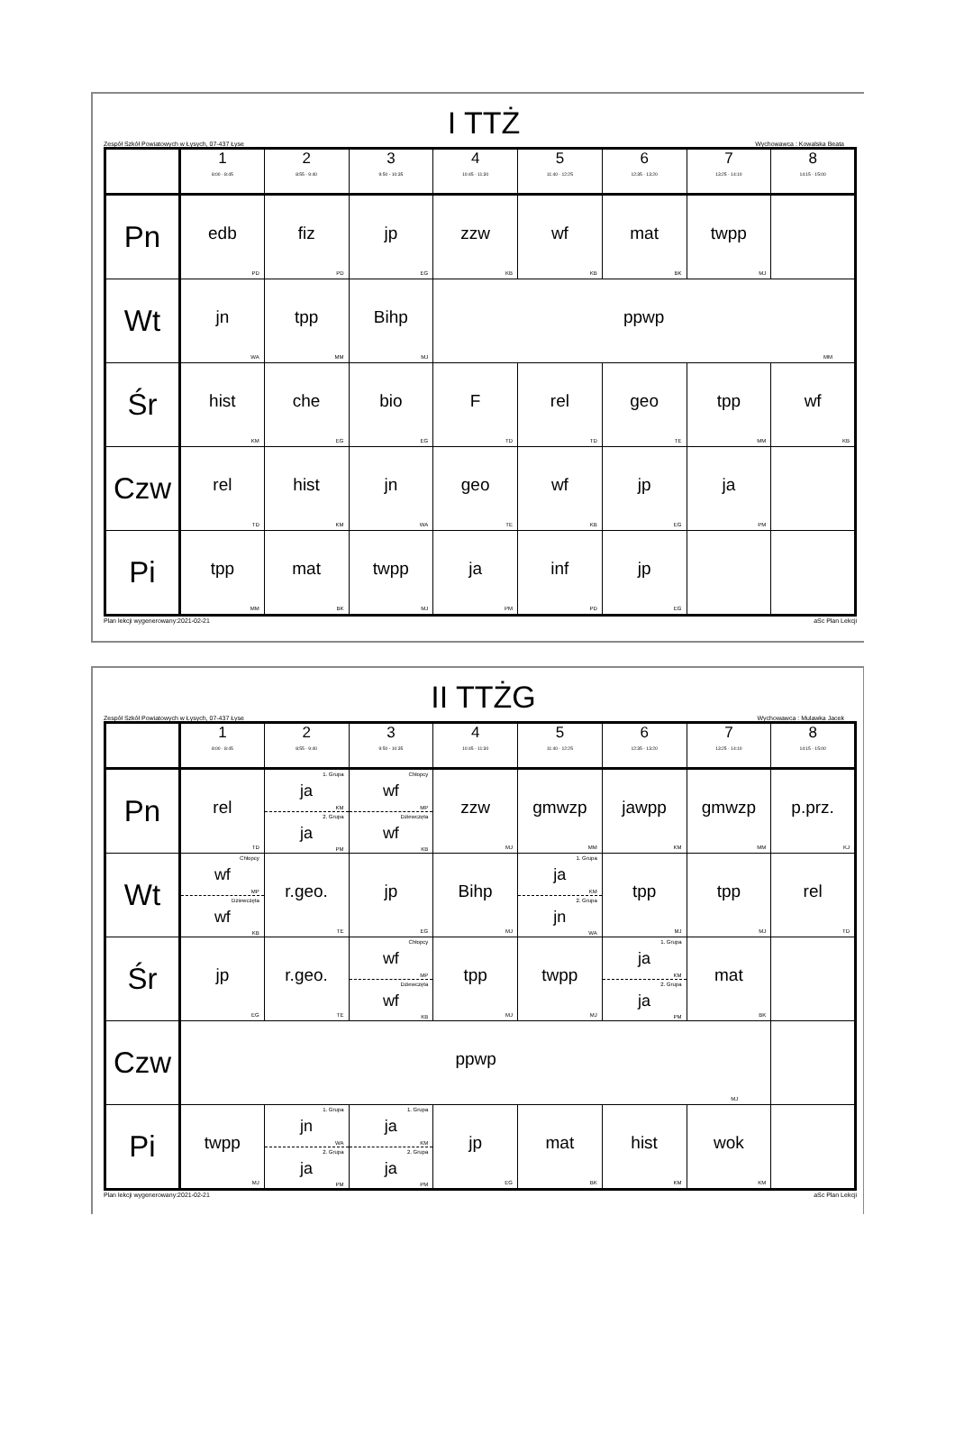I TTŻ
Zespół Szkół Powiatowych w Łysych, 07-437 Łyse Wychowawca : Kowalska Beata
| | 1 8:00 - 8:45 | 2 8:55 - 9:40 | 3 9:50 - 10:35 | 4 10:45 - 11:30 | 5 11:40 - 12:25 | 6 12:35 - 13:20 | 7 13:25 - 14:10 | 8 14:15 - 15:00 |
| --- | --- | --- | --- | --- | --- | --- | --- | --- |
| Pn | edb PD | fiz PD | jp EG | zzw KB | wf KB | mat BK | twpp MJ | |
| Wt | jn WA | tpp MM | Bihp MJ | ppwp MM | | | | |
| Śr | hist KM | che EG | bio EG | F TD | rel TD | geo TE | tpp MM | wf KB |
| Czw | rel TD | hist KM | jn WA | geo TE | wf KB | jp EG | ja PM | |
| Pi | tpp MM | mat BK | twpp MJ | ja PM | inf PD | jp EG | | |
Plan lekcji wygenerowany:2021-02-21 aSc Plan Lekcji
II TTŻG
Zespół Szkół Powiatowych w Łysych, 07-437 Łyse Wychowawca : Mulawka Jacek
| | 1 8:00 - 8:45 | 2 8:55 - 9:40 | 3 9:50 - 10:35 | 4 10:45 - 11:30 | 5 11:40 - 12:25 | 6 12:35 - 13:20 | 7 13:25 - 14:10 | 8 14:15 - 15:00 |
| --- | --- | --- | --- | --- | --- | --- | --- | --- |
| Pn | rel TD | 1. Grupa ja KM 2. Grupa ja PM | Chłopcy wf MP Dziewczęta wf KB | zzw MJ | gmwzp MM | jawpp KM | gmwzp MM | p.prz. KJ |
| Wt | Chłopcy wf MP Dziewczęta wf KB | r.geo. TE | jp EG | Bihp MJ | 1. Grupa ja KM 2. Grupa jn WA | tpp MJ | tpp MJ | rel TD |
| Śr | jp EG | r.geo. TE | Chłopcy wf MP Dziewczęta wf KB | tpp MJ | twpp MJ | 1. Grupa ja KM 2. Grupa ja PM | mat BK | |
| Czw | ppwp MJ | | | | | | | |
| Pi | twpp MJ | 1. Grupa jn WA 2. Grupa ja PM | 1. Grupa ja KM 2. Grupa ja PM | jp EG | mat BK | hist KM | wok KM | |
Plan lekcji wygenerowany:2021-02-21 aSc Plan Lekcji